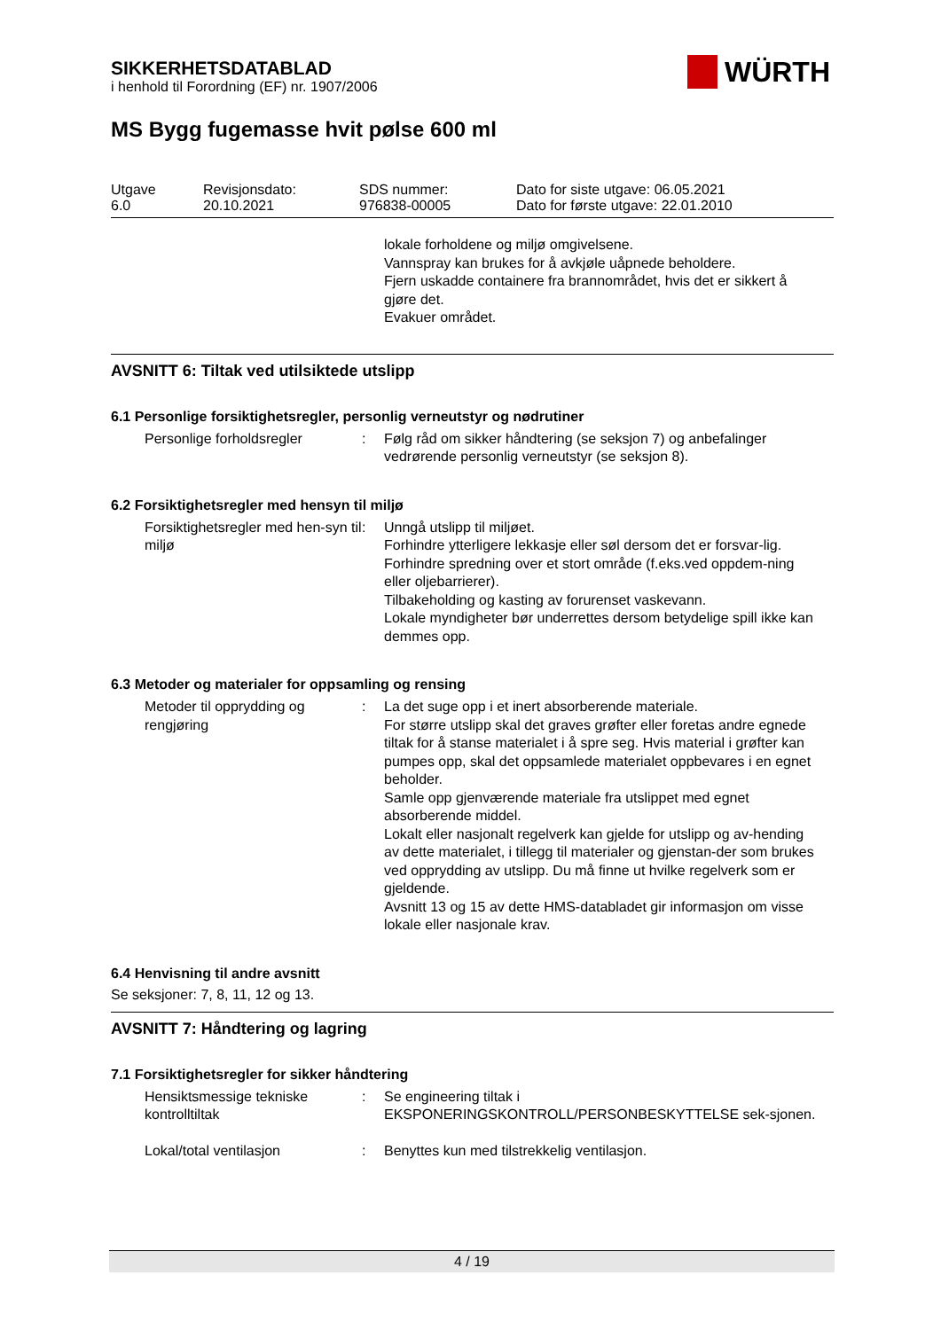WÜRTH
SIKKERHETSDATABLAD
i henhold til Forordning (EF) nr. 1907/2006
MS Bygg fugemasse hvit pølse 600 ml
| Utgave 6.0 | Revisjonsdato: 20.10.2021 | SDS nummer: 976838-00005 | Dato for siste utgave: 06.05.2021 Dato for første utgave: 22.01.2010 |
lokale forholdene og miljø omgivelsene.
Vannspray kan brukes for å avkjøle uåpnede beholdere.
Fjern uskadde containere fra brannområdet, hvis det er sikkert å gjøre det.
Evakuer området.
AVSNITT 6: Tiltak ved utilsiktede utslipp
6.1 Personlige forsiktighetsregler, personlig verneutstyr og nødrutiner
Personlige forholdsregler : Følg råd om sikker håndtering (se seksjon 7) og anbefalinger vedrørende personlig verneutstyr (se seksjon 8).
6.2 Forsiktighetsregler med hensyn til miljø
Forsiktighetsregler med hen-syn til miljø
: Unngå utslipp til miljøet.
Forhindre ytterligere lekkasje eller søl dersom det er forsvar-lig.
Forhindre spredning over et stort område (f.eks.ved oppdem-ning eller oljebarrierer).
Tilbakeholding og kasting av forurenset vaskevann.
Lokale myndigheter bør underrettes dersom betydelige spill ikke kan demmes opp.
6.3 Metoder og materialer for oppsamling og rensing
Metoder til opprydding og rengjøring
: La det suge opp i et inert absorberende materiale.
For større utslipp skal det graves grøfter eller foretas andre egnede tiltak for å stanse materialet i å spre seg. Hvis material i grøfter kan pumpes opp, skal det oppsamlede materialet oppbevares i en egnet beholder.
Samle opp gjenværende materiale fra utslippet med egnet absorberende middel.
Lokalt eller nasjonalt regelverk kan gjelde for utslipp og av-hending av dette materialet, i tillegg til materialer og gjenstan-der som brukes ved opprydding av utslipp. Du må finne ut hvilke regelverk som er gjeldende.
Avsnitt 13 og 15 av dette HMS-databladet gir informasjon om visse lokale eller nasjonale krav.
6.4 Henvisning til andre avsnitt
Se seksjoner: 7, 8, 11, 12 og 13.
AVSNITT 7: Håndtering og lagring
7.1 Forsiktighetsregler for sikker håndtering
Hensiktsmessige tekniske kontrolltiltak
: Se engineering tiltak i EKSPONERINGSKONTROLL/PERSONBESKYTTELSE sek-sjonen.
Lokal/total ventilasjon : Benyttes kun med tilstrekkelig ventilasjon.
4 / 19